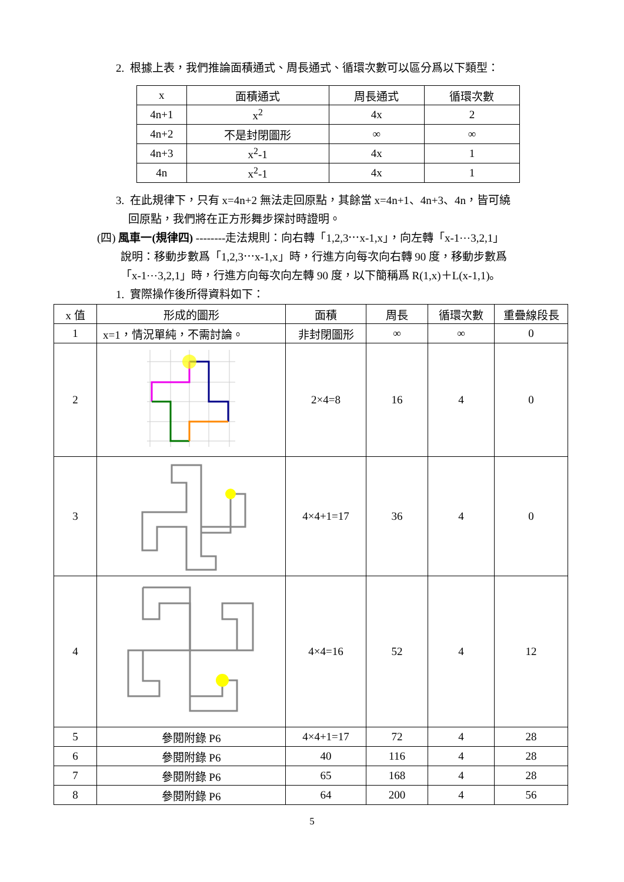2. 根據上表，我們推論面積通式、周長通式、循環次數可以區分爲以下類型：
| x | 面積通式 | 周長通式 | 循環次數 |
| --- | --- | --- | --- |
| 4n+1 | x<sup>2</sup> | 4x | 2 |
| 4n+2 | 不是封閉圖形 | ∞ | ∞ |
| 4n+3 | x<sup>2</sup>-1 | 4x | 1 |
| 4n | x<sup>2</sup>-1 | 4x | 1 |
3. 在此規律下，只有 x=4n+2 無法走回原點，其餘當 x=4n+1、4n+3、4n，皆可繞
回原點，我們將在正方形舞步探討時證明。
(四) 風車一(規律四) --------走法規則：向右轉「1,2,3⋯x-1,x」，向左轉「x-1⋯3,2,1」
說明：移動步數爲「1,2,3⋯x-1,x」時，行進方向每次向右轉 90 度，移動步數爲
「x-1⋯3,2,1」時，行進方向每次向左轉 90 度，以下簡稱爲 R(1,x)＋L(x-1,1)。
1. 實際操作後所得資料如下：
| x 值 | 形成的圖形 | 面積 | 周長 | 循環次數 | 重疊線段長 |
| --- | --- | --- | --- | --- | --- |
| 1 | x=1，情況單純，不需討論。 | 非封閉圖形 | ∞ | ∞ | 0 |
| 2 | | 2×4=8 | 16 | 4 | 0 |
| 3 | | 4×4+1=17 | 36 | 4 | 0 |
| 4 | | 4×4=16 | 52 | 4 | 12 |
| 5 | 參閱附錄 P6 | 4×4+1=17 | 72 | 4 | 28 |
| 6 | 參閱附錄 P6 | 40 | 116 | 4 | 28 |
| 7 | 參閱附錄 P6 | 65 | 168 | 4 | 28 |
| 8 | 參閱附錄 P6 | 64 | 200 | 4 | 56 |
5